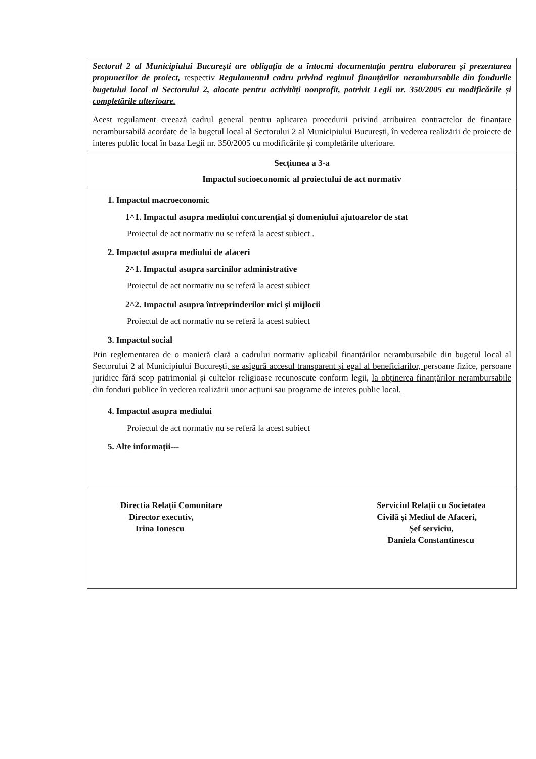| Sectorul 2 al Municipiului București are obligația de a întocmi documentația pentru elaborarea și prezentarea propunerilor de proiect, respectiv Regulamentul cadru privind regimul finanțărilor nerambursabile din fondurile bugetului local al Sectorului 2, alocate pentru activități nonprofit, potrivit Legii nr. 350/2005 cu modificările și completările ulterioare. Acest regulament creează cadrul general pentru aplicarea procedurii privind atribuirea contractelor de finanțare nerambursabilă acordate de la bugetul local al Sectorului 2 al Municipiului București, în vederea realizării de proiecte de interes public local în baza Legii nr. 350/2005 cu modificările și completările ulterioare. |
| Secțiunea a 3-a Impactul socioeconomic al proiectului de act normativ |
| 1. Impactul macroeconomic 1^1. Impactul asupra mediului concurențial și domeniului ajutoarelor de stat Proiectul de act normativ nu se referă la acest subiect . 2. Impactul asupra mediului de afaceri 2^1. Impactul asupra sarcinilor administrative Proiectul de act normativ nu se referă la acest subiect 2^2. Impactul asupra întreprinderilor mici și mijlocii Proiectul de act normativ nu se referă la acest subiect 3. Impactul social Prin reglementarea de o manieră clară a cadrului normativ aplicabil finanțărilor nerambursabile din bugetul local al Sectorului 2 al Municipiului București , se asigură accesul transparent și egal al beneficiarilor, persoane fizice, persoane juridice fără scop patrimonial și cultelor religioase recunoscute conform legii, la obținerea finanțărilor nerambursabile din fonduri publice în vederea realizării unor acțiuni sau programe de interes public local. 4. Impactul asupra mediului Proiectul de act normativ nu se referă la acest subiect 5. Alte informații--- |
| Directia Relații Comunitare Director executiv, Irina Ionescu Serviciul Relații cu Societatea Civilă și Mediul de Afaceri, Șef serviciu, Daniela Constantinescu |